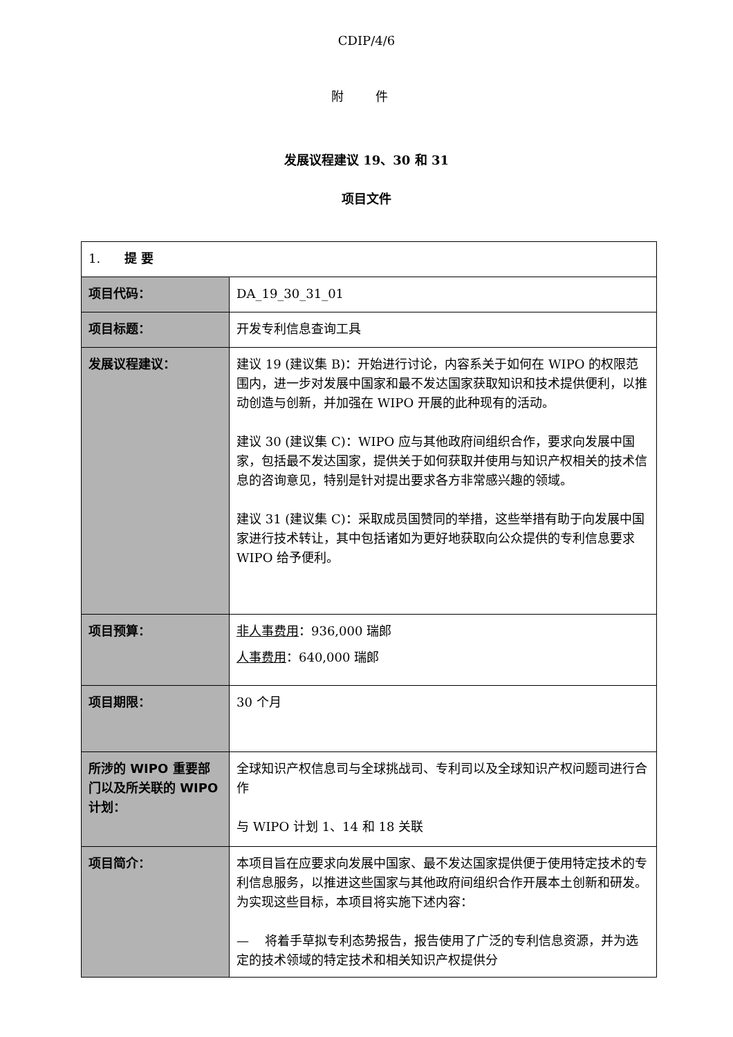CDIP/4/6
附 件
发展议程建议 19、30 和 31
项目文件
| 1. 提 要 | |
| 项目代码： | DA_19_30_31_01 |
| 项目标题： | 开发专利信息查询工具 |
| 发展议程建议： | 建议 19 (建议集 B)：开始进行讨论，内容系关于如何在 WIPO 的权限范围内，进一步对发展中国家和最不发达国家获取知识和技术提供便利，以推动创造与创新，并加强在 WIPO 开展的此种现有的活动。 建议 30 (建议集 C)：WIPO 应与其他政府间组织合作，要求向发展中国家，包括最不发达国家，提供关于如何获取并使用与知识产权相关的技术信息的咨询意见，特别是针对提出要求各方非常感兴趣的领域。 建议 31 (建议集 C)：采取成员国赞同的举措，这些举措有助于向发展中国家进行技术转让，其中包括诸如为更好地获取向公众提供的专利信息要求 WIPO 给予便利。 |
| 项目预算： | 非人事费用 ：936,000 瑞郎 人事费用 ：640,000 瑞郎 |
| 项目期限： | 30 个月 |
| 所涉的 WIPO 重要部门以及所关联的 WIPO 计划： | 全球知识产权信息司与全球挑战司、专利司以及全球知识产权问题司进行合作 与 WIPO 计划 1、14 和 18 关联 |
| 项目简介： | 本项目旨在应要求向发展中国家、最不发达国家提供便于使用特定技术的专利信息服务，以推进这些国家与其他政府间组织合作开展本土创新和研发。为实现这些目标，本项目将实施下述内容： — 将着手草拟专利态势报告，报告使用了广泛的专利信息资源，并为选定的技术领域的特定技术和相关知识产权提供分 |